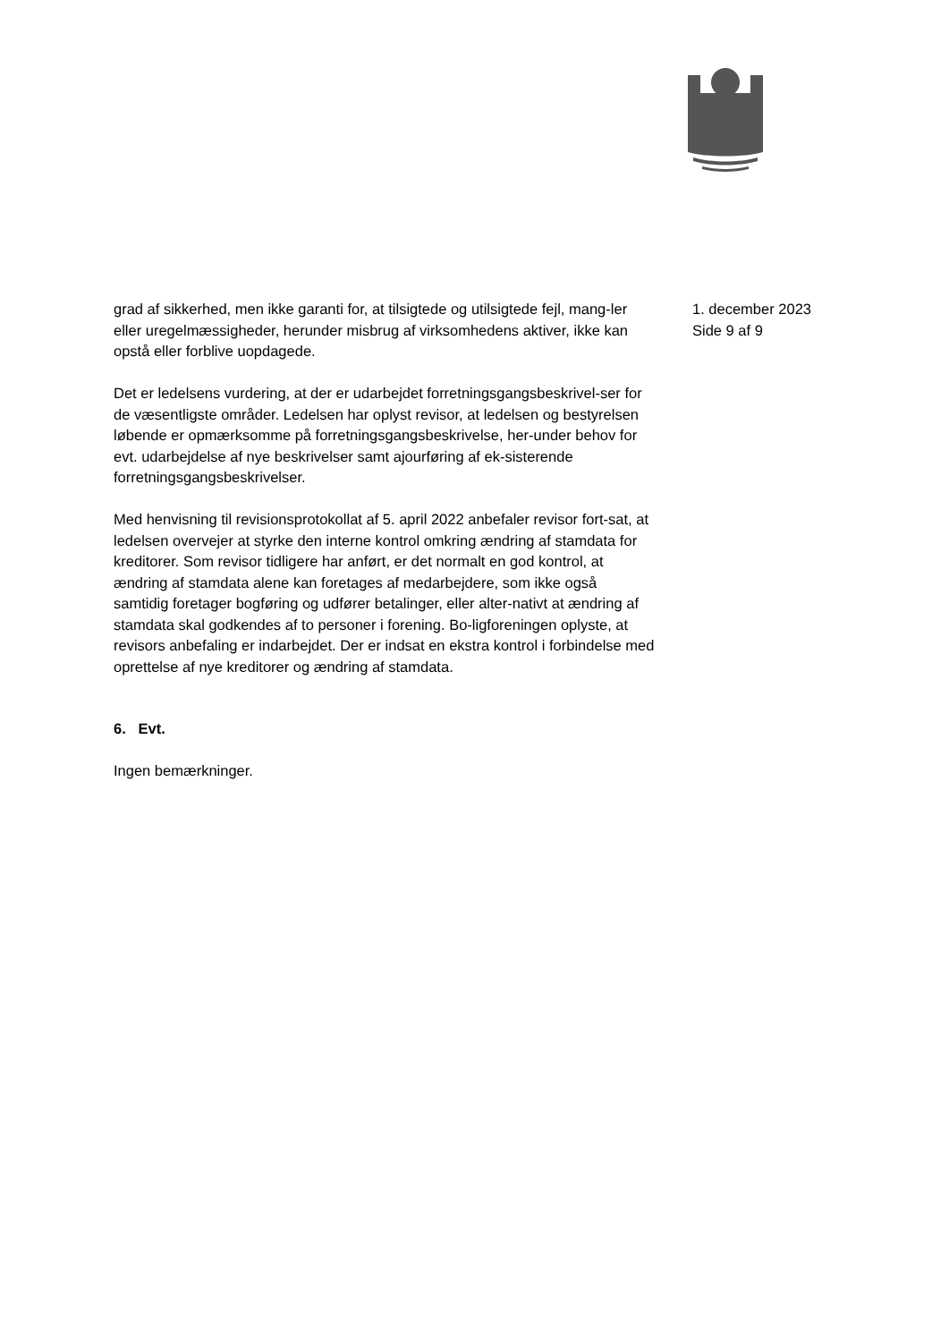grad af sikkerhed, men ikke garanti for, at tilsigtede og utilsigtede fejl, mang-ler eller uregelmæssigheder, herunder misbrug af virksomhedens aktiver, ikke kan opstå eller forblive uopdagede.
Det er ledelsens vurdering, at der er udarbejdet forretningsgangsbeskrivel-ser for de væsentligste områder. Ledelsen har oplyst revisor, at ledelsen og bestyrelsen løbende er opmærksomme på forretningsgangsbeskrivelse, her-under behov for evt. udarbejdelse af nye beskrivelser samt ajourføring af ek-sisterende forretningsgangsbeskrivelser.
Med henvisning til revisionsprotokollat af 5. april 2022 anbefaler revisor fort-sat, at ledelsen overvejer at styrke den interne kontrol omkring ændring af stamdata for kreditorer. Som revisor tidligere har anført, er det normalt en god kontrol, at ændring af stamdata alene kan foretages af medarbejdere, som ikke også samtidig foretager bogføring og udfører betalinger, eller alter-nativt at ændring af stamdata skal godkendes af to personer i forening. Bo-ligforeningen oplyste, at revisors anbefaling er indarbejdet. Der er indsat en ekstra kontrol i forbindelse med oprettelse af nye kreditorer og ændring af stamdata.
6. Evt.
Ingen bemærkninger.
1. december 2023
Side 9 af 9